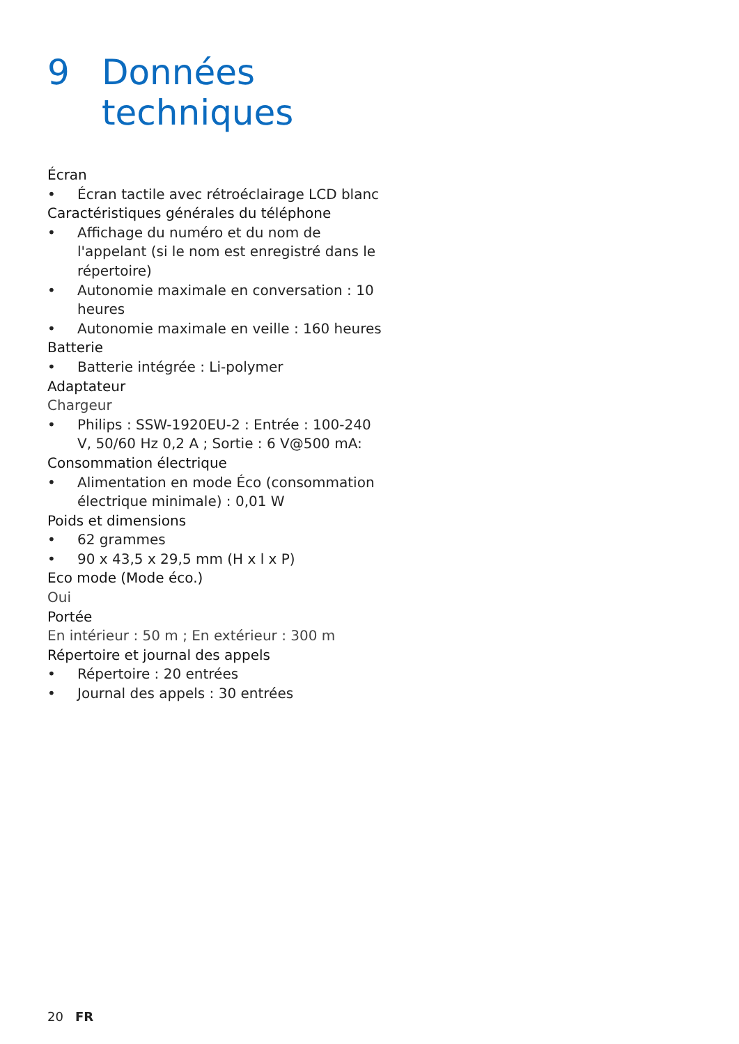9 Données
techniques
Écran
• Écran tactile avec rétroéclairage LCD blanc
Caractéristiques générales du téléphone
• Affichage du numéro et du nom de l'appelant (si le nom est enregistré dans le répertoire)
• Autonomie maximale en conversation : 10 heures
• Autonomie maximale en veille : 160 heures
Batterie
• Batterie intégrée : Li-polymer
Adaptateur
Chargeur
• Philips : SSW-1920EU-2 : Entrée : 100-240 V, 50/60 Hz 0,2 A ; Sortie : 6 V@500 mA:
Consommation électrique
• Alimentation en mode Éco (consommation électrique minimale) : 0,01 W
Poids et dimensions
• 62 grammes
• 90 x 43,5 x 29,5 mm (H x l x P)
Eco mode (Mode éco.)
Oui
Portée
En intérieur : 50 m ; En extérieur : 300 m
Répertoire et journal des appels
• Répertoire : 20 entrées
• Journal des appels : 30 entrées
20 FR